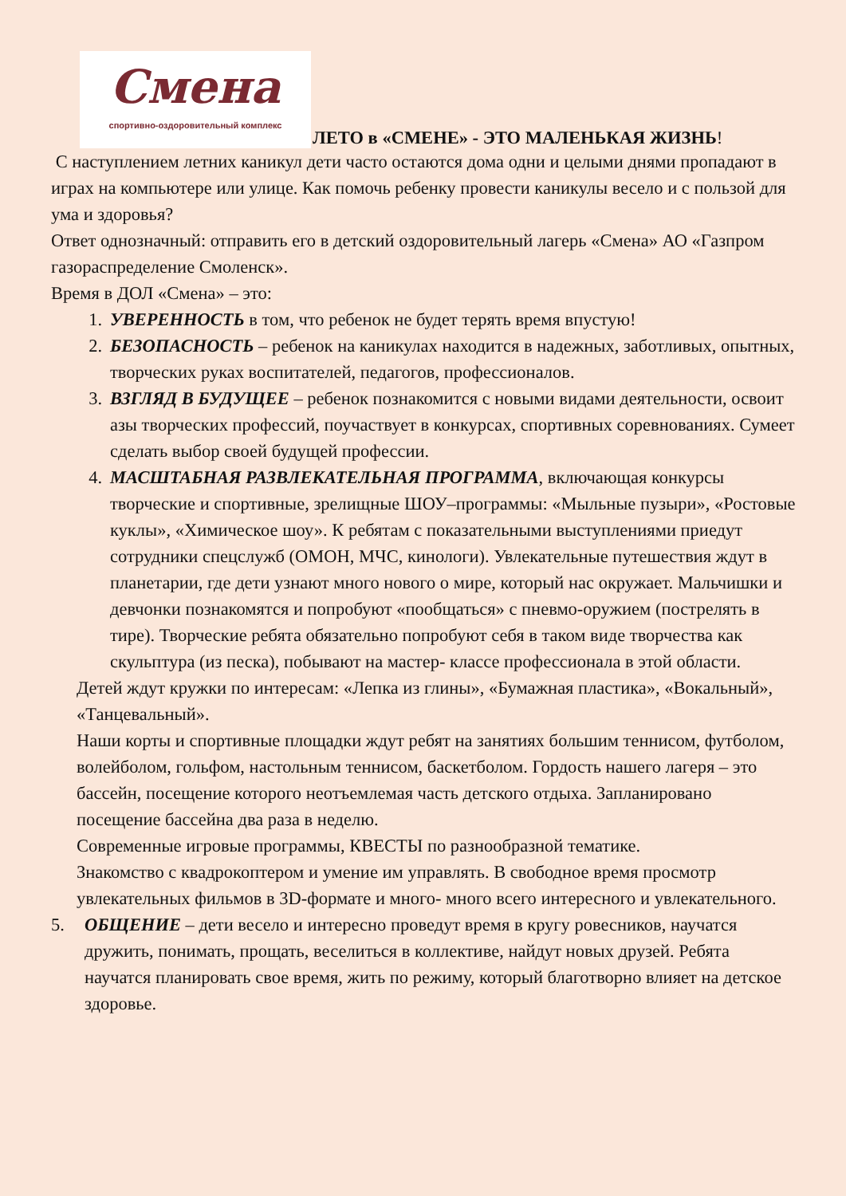Смена
спортивно-оздоровительный комплекс
ЛЕТО в «СМЕНЕ» - ЭТО МАЛЕНЬКАЯ ЖИЗНЬ!
С наступлением летних каникул дети часто остаются дома одни и целыми днями пропадают в играх на компьютере или улице. Как помочь ребенку провести каникулы весело и с пользой для ума и здоровья?
Ответ однозначный: отправить его в детский оздоровительный лагерь «Смена» АО «Газпром газораспределение Смоленск».
Время в ДОЛ «Смена» – это:
1. УВЕРЕННОСТЬ в том, что ребенок не будет терять время впустую!
2. БЕЗОПАСНОСТЬ – ребенок на каникулах находится в надежных, заботливых, опытных, творческих руках воспитателей, педагогов, профессионалов.
3. ВЗГЛЯД В БУДУЩЕЕ – ребенок познакомится с новыми видами деятельности, освоит азы творческих профессий, поучаствует в конкурсах, спортивных соревнованиях. Сумеет сделать выбор своей будущей профессии.
4. МАСШТАБНАЯ РАЗВЛЕКАТЕЛЬНАЯ ПРОГРАММА, включающая конкурсы творческие и спортивные, зрелищные ШОУ–программы: «Мыльные пузыри», «Ростовые куклы», «Химическое шоу». К ребятам с показательными выступлениями приедут сотрудники спецслужб (ОМОН, МЧС, кинологи). Увлекательные путешествия ждут в планетарии, где дети узнают много нового о мире, который нас окружает. Мальчишки и девчонки познакомятся и попробуют «пообщаться» с пневмо-оружием (пострелять в тире). Творческие ребята обязательно попробуют себя в таком виде творчества как скульптура (из песка), побывают на мастер- классе профессионала в этой области.
Детей ждут кружки по интересам: «Лепка из глины», «Бумажная пластика», «Вокальный», «Танцевальный».
Наши корты и спортивные площадки ждут ребят на занятиях большим теннисом, футболом, волейболом, гольфом, настольным теннисом, баскетболом. Гордость нашего лагеря – это бассейн, посещение которого неотъемлемая часть детского отдыха. Запланировано посещение бассейна два раза в неделю.
Современные игровые программы, КВЕСТЫ по разнообразной тематике.
Знакомство с квадрокоптером и умение им управлять. В свободное время просмотр увлекательных фильмов в 3D-формате и много- много всего интересного и увлекательного.
5. ОБЩЕНИЕ – дети весело и интересно проведут время в кругу ровесников, научатся дружить, понимать, прощать, веселиться в коллективе, найдут новых друзей. Ребята научатся планировать свое время, жить по режиму, который благотворно влияет на детское здоровье.